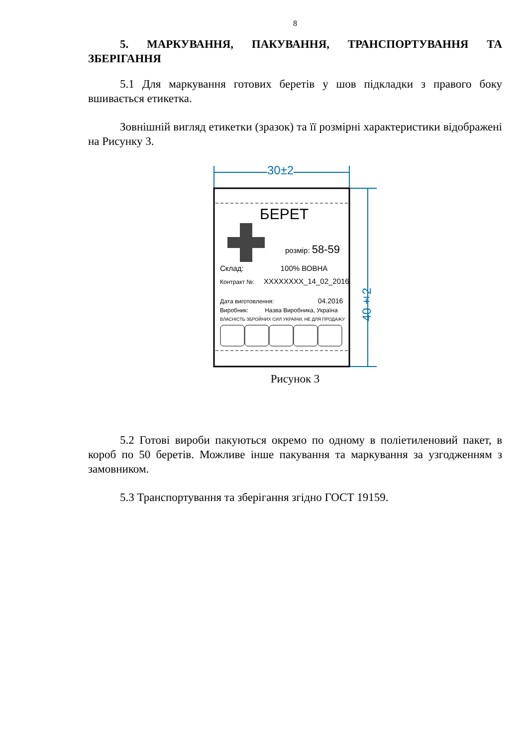8
5. МАРКУВАННЯ, ПАКУВАННЯ, ТРАНСПОРТУВАННЯ ТА
ЗБЕРІГАННЯ
5.1 Для маркування готових беретів у шов підкладки з правого боку вшивається етикетка.
Зовнішній вигляд етикетки (зразок) та її розмірні характеристики відображені на Рисунку 3.
30±2
БЕРЕТ
розмір: 58-59
Склад: 100% ВОВНА
Контракт №: XXXXXXXX_14_02_2016
Дата виготовлення: 04.2016
Виробник: Назва Виробника, Україна
ВЛАСНІСТЬ ЗБРОЙНИХ СИЛ УКРАЇНИ, НЕ ДЛЯ ПРОДАЖУ
40±2
Рисунок 3
5.2 Готові вироби пакуються окремо по одному в поліетиленовий пакет, в короб по 50 беретів. Можливе інше пакування та маркування за узгодженням з замовником.
5.3 Транспортування та зберігання згідно ГОСТ 19159.